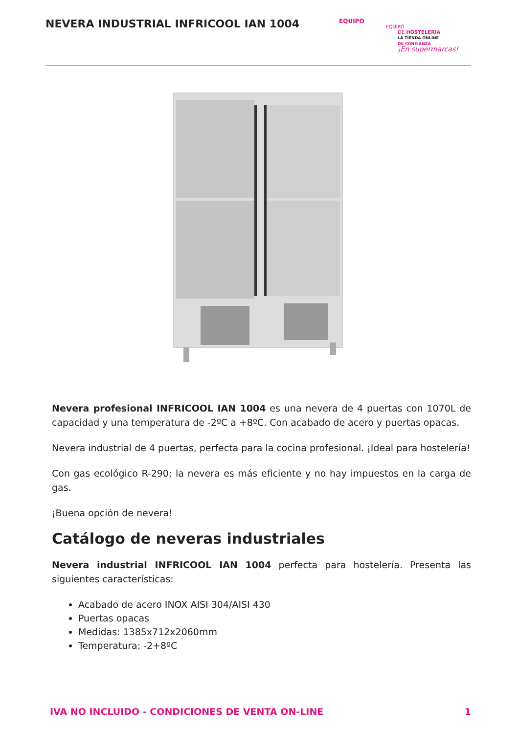NEVERA INDUSTRIAL INFRICOOL IAN 1004
EQUIPO
EQUIPO
DE HOSTELERIA
LA TIENDA ONLINE
DE CONFIANZA
¡En supermarcas!
Nevera profesional INFRICOOL IAN 1004 es una nevera de 4 puertas con 1070L de capacidad y una temperatura de -2ºC a +8ºC. Con acabado de acero y puertas opacas.
Nevera industrial de 4 puertas, perfecta para la cocina profesional. ¡Ideal para hostelería!
Con gas ecológico R-290; la nevera es más eficiente y no hay impuestos en la carga de gas.
¡Buena opción de nevera!
Catálogo de neveras industriales
Nevera industrial INFRICOOL IAN 1004 perfecta para hostelería. Presenta las siguientes características:
Acabado de acero INOX AISI 304/AISI 430
Puertas opacas
Medidas: 1385x712x2060mm
Temperatura: -2+8ºC
IVA NO INCLUIDO - CONDICIONES DE VENTA ON-LINE 1